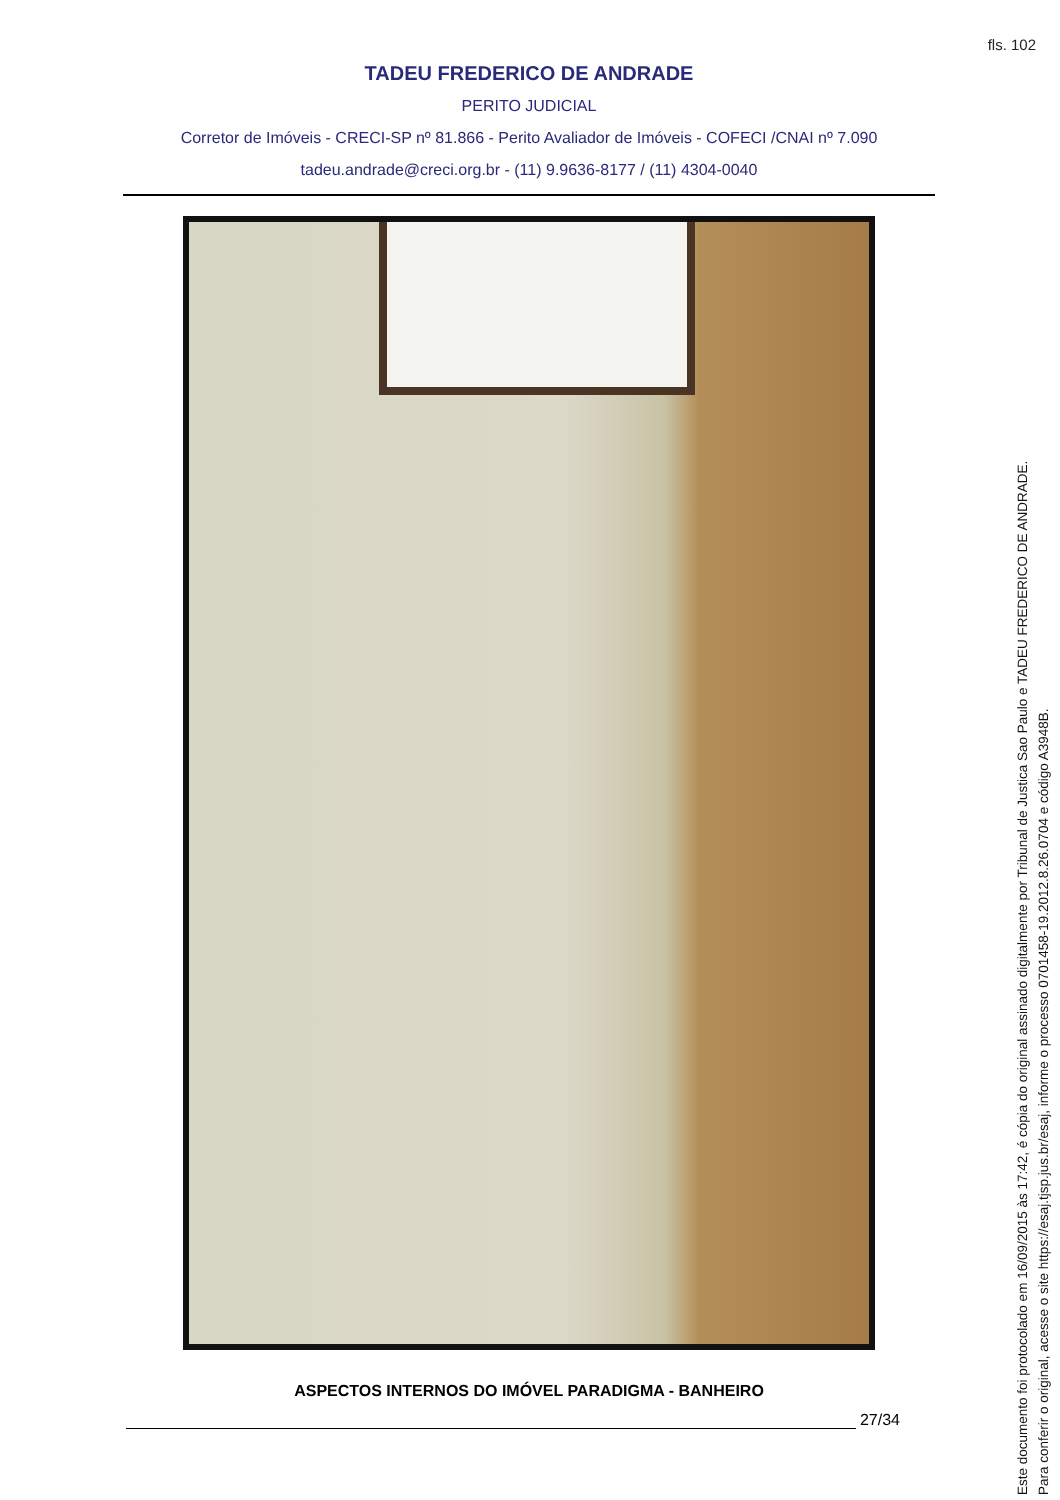fls. 102
TADEU FREDERICO DE ANDRADE
PERITO JUDICIAL
Corretor de Imóveis - CRECI-SP nº 81.866 - Perito Avaliador de Imóveis - COFECI /CNAI nº 7.090
tadeu.andrade@creci.org.br - (11) 9.9636-8177 / (11) 4304-0040
ASPECTOS INTERNOS DO IMÓVEL PARADIGMA - BANHEIRO
27/34
Este documento foi protocolado em 16/09/2015 às 17:42, é cópia do original assinado digitalmente por Tribunal de Justica Sao Paulo e TADEU FREDERICO DE ANDRADE.
Para conferir o original, acesse o site https://esaj.tjsp.jus.br/esaj, informe o processo 0701458-19.2012.8.26.0704 e código A3948B.